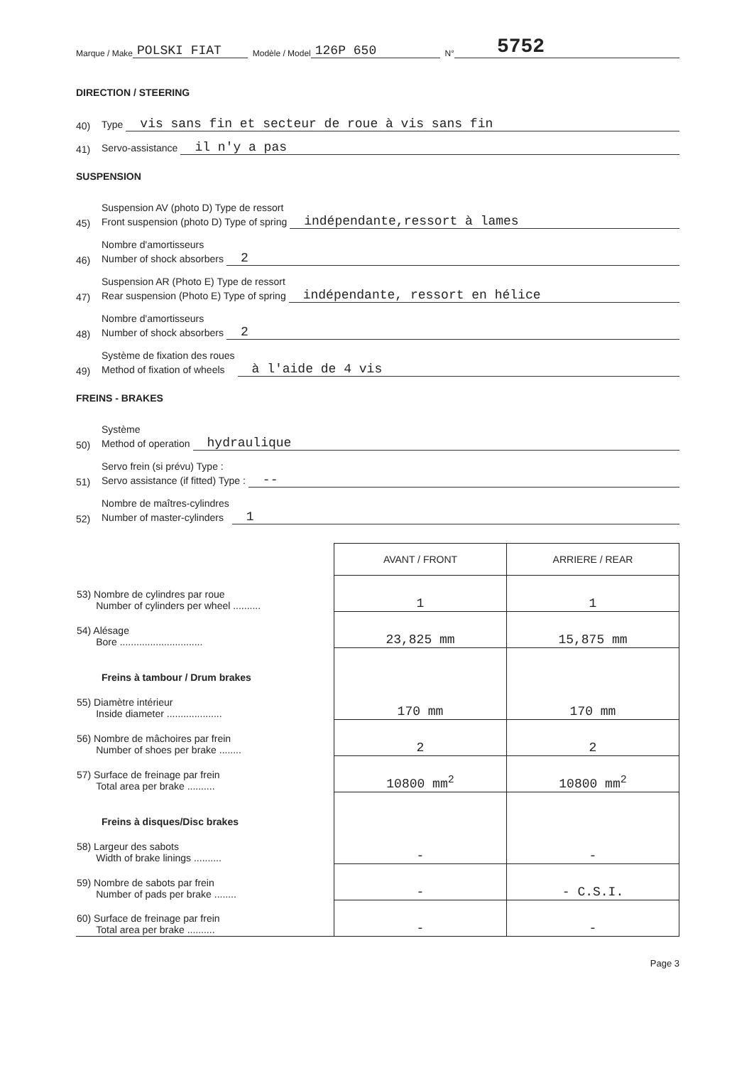Marque / Make POLSKI FIAT Modèle / Model 126P 650 N° 5752
DIRECTION / STEERING
40) Type vis sans fin et secteur de roue à vis sans fin
41) Servo-assistance il n'y a pas
SUSPENSION
45) Suspension AV (photo D) Type de ressort
Front suspension (photo D) Type of spring indépendante,ressort à lames
46) Nombre d'amortisseurs
Number of shock absorbers 2
47) Suspension AR (Photo E) Type de ressort
Rear suspension (Photo E) Type of spring indépendante, ressort en hélice
48) Nombre d'amortisseurs
Number of shock absorbers 2
49) Système de fixation des roues
Method of fixation of wheels à l'aide de 4 vis
FREINS - BRAKES
50) Système
Method of operation hydraulique
51) Servo frein (si prévu) Type :
Servo assistance (if fitted) Type : --
52) Nombre de maîtres-cylindres
Number of master-cylinders 1
| | AVANT / FRONT | ARRIERE / REAR |
| --- | --- | --- |
| 53) Nombre de cylindres par roue Number of cylinders per wheel .......... | 1 | 1 |
| 54) Alésage Bore .............................. | 23,825 mm | 15,875 mm |
| Freins à tambour / Drum brakes | | |
| 55) Diamètre intérieur Inside diameter .................... | 170 mm | 170 mm |
| 56) Nombre de mâchoires par frein Number of shoes per brake ........ | 2 | 2 |
| 57) Surface de freinage par frein Total area per brake .......... | 10800 mm<sup>2</sup> | 10800 mm<sup>2</sup> |
| Freins à disques/Disc brakes | | |
| 58) Largeur des sabots Width of brake linings .......... | - | - |
| 59) Nombre de sabots par frein Number of pads per brake ........ | - | - C.S.I. |
| 60) Surface de freinage par frein Total area per brake .......... | - | - |
Page 3